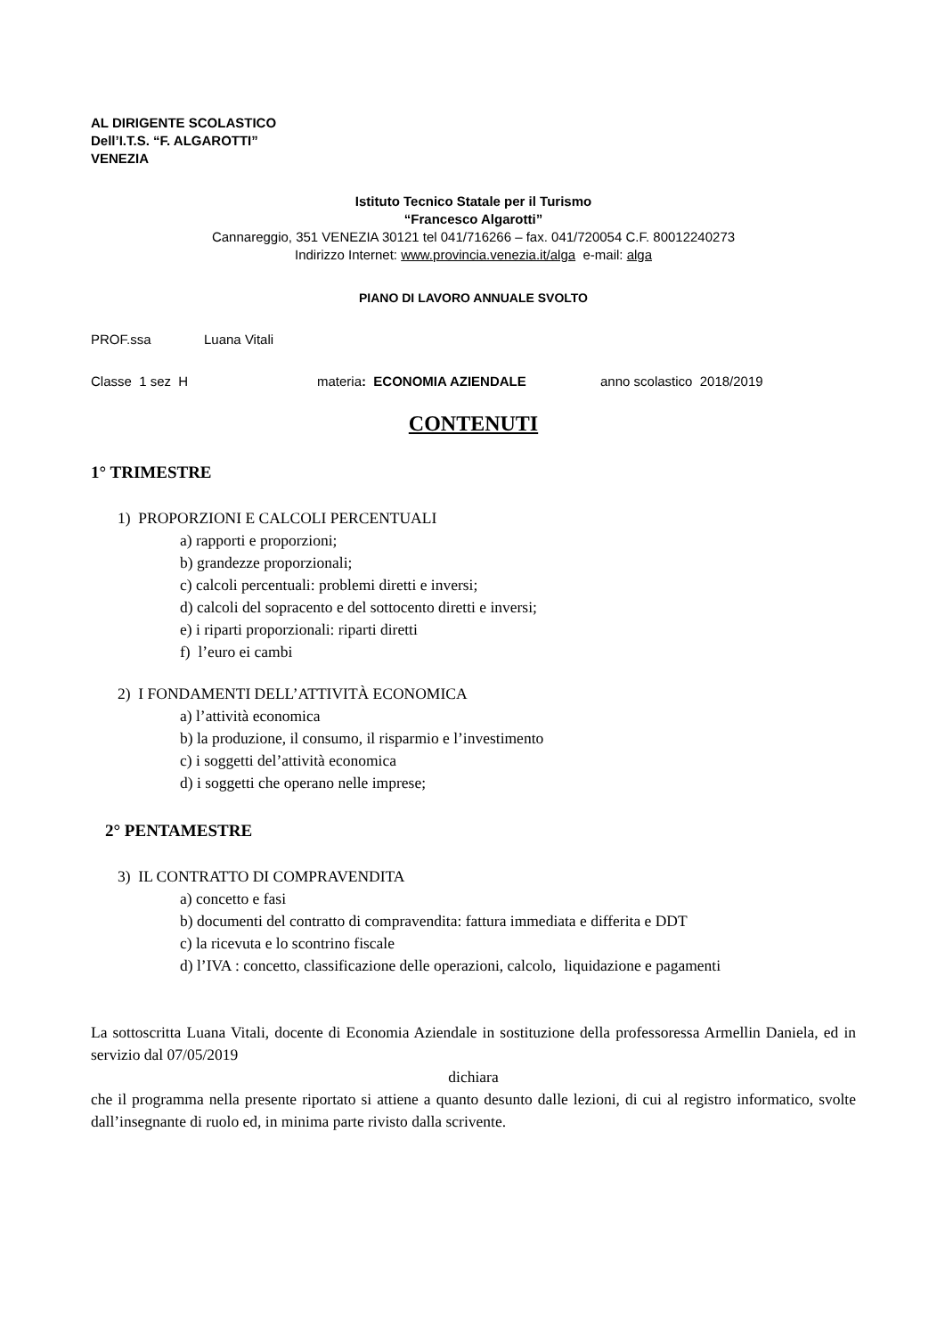AL DIRIGENTE SCOLASTICO
Dell’I.T.S. “F. ALGAROTTI”
VENEZIA
Istituto Tecnico Statale per il Turismo
“Francesco Algarotti”
Cannareggio, 351 VENEZIA 30121 tel 041/716266 – fax. 041/720054 C.F. 80012240273
Indirizzo Internet: www.provincia.venezia.it/alga e-mail: alga
PIANO DI LAVORO ANNUALE SVOLTO
PROF.ssa Luana Vitali
Classe 1 sez H materia: ECONOMIA AZIENDALE anno scolastico 2018/2019
CONTENUTI
1° TRIMESTRE
1) PROPORZIONI E CALCOLI PERCENTUALI
a) rapporti e proporzioni;
b) grandezze proporzionali;
c) calcoli percentuali: problemi diretti e inversi;
d) calcoli del sopracento e del sottocento diretti e inversi;
e) i riparti proporzionali: riparti diretti
f) l’euro ei cambi
2) I FONDAMENTI DELL’ATTIVITÀ ECONOMICA
a) l’attività economica
b) la produzione, il consumo, il risparmio e l’investimento
c) i soggetti del’attività economica
d) i soggetti che operano nelle imprese;
2° PENTAMESTRE
3) IL CONTRATTO DI COMPRAVENDITA
a) concetto e fasi
b) documenti del contratto di compravendita: fattura immediata e differita e DDT
c) la ricevuta e lo scontrino fiscale
d) l’IVA : concetto, classificazione delle operazioni, calcolo, liquidazione e pagamenti
La sottoscritta Luana Vitali, docente di Economia Aziendale in sostituzione della professoressa Armellin Daniela, ed in servizio dal 07/05/2019
dichiara
che il programma nella presente riportato si attiene a quanto desunto dalle lezioni, di cui al registro informatico, svolte dall’insegnante di ruolo ed, in minima parte rivisto dalla scrivente.